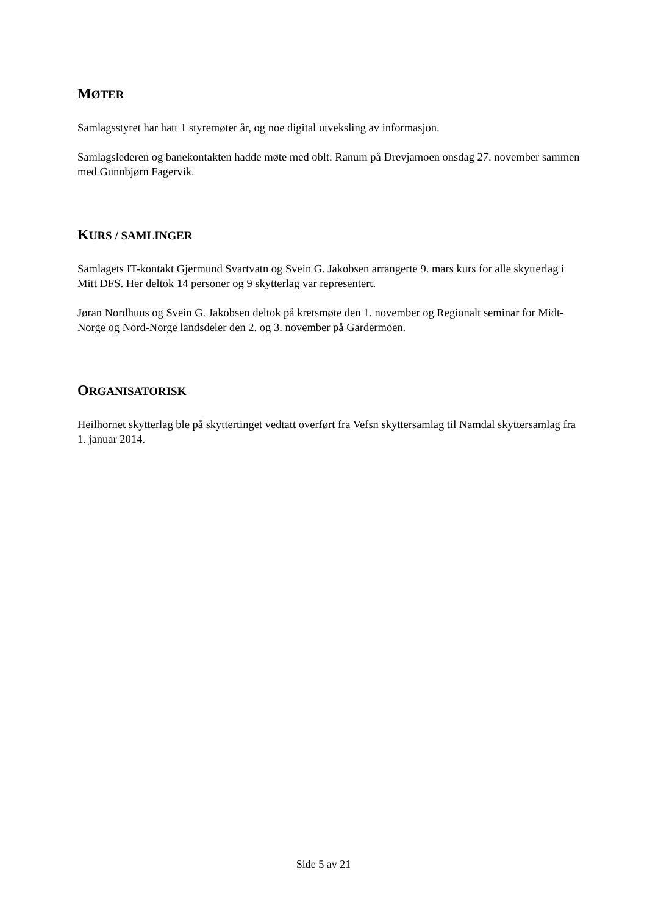MØTER
Samlagsstyret har hatt 1 styremøter år, og noe digital utveksling av informasjon.
Samlagslederen og banekontakten hadde møte med oblt. Ranum på Drevjamoen onsdag 27. november sammen med Gunnbjørn Fagervik.
KURS / SAMLINGER
Samlagets IT-kontakt Gjermund Svartvatn og Svein G. Jakobsen arrangerte 9. mars kurs for alle skytterlag i Mitt DFS. Her deltok 14 personer og 9 skytterlag var representert.
Jøran Nordhuus og Svein G. Jakobsen deltok på kretsmøte den 1. november og Regionalt seminar for Midt-Norge og Nord-Norge landsdeler den 2. og 3. november på Gardermoen.
ORGANISATORISK
Heilhornet skytterlag ble på skyttertinget vedtatt overført fra Vefsn skyttersamlag til Namdal skyttersamlag fra 1. januar 2014.
Side 5 av 21